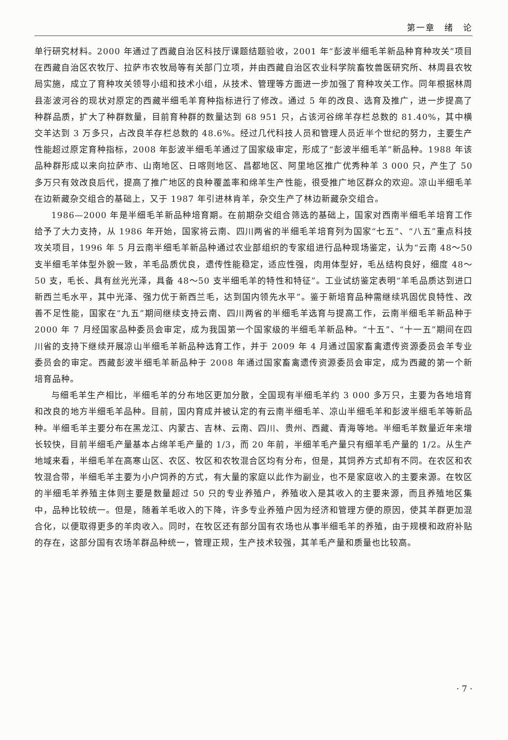第一章　绪　论
单行研究材料。2000 年通过了西藏自治区科技厅课题结题验收，2001 年“彭波半细毛羊新品种育种攻关”项目在西藏自治区农牧厅、拉萨市农牧局等有关部门立项，并由西藏自治区农业科学院畜牧兽医研究所、林周县农牧局实施，成立了育种攻关领导小组和技术小组，从技术、管理等方面进一步加强了育种攻关工作。同年根据林周县澎波河谷的现状对原定的西藏半细毛羊育种指标进行了修改。通过 5 年的改良、选育及推广，进一步提高了种群品质，扩大了种群数量，目前育种群的数量达到 68 951 只，占该河谷绵羊存栏总数的 81.40%，其中横交羊达到 3 万多只，占改良羊存栏总数的 48.6%。经过几代科技人员和管理人员近半个世纪的努力，主要生产性能超过原定育种指标，2008 年彭波半细毛羊通过了国家级审定，形成了“彭波半细毛羊”新品种。1988 年该品种群形成以来向拉萨市、山南地区、日喀则地区、昌都地区、阿里地区推广优秀种羊 3 000 只，产生了 50 多万只有效改良后代，提高了推广地区的良种覆盖率和绵羊生产性能，很受推广地区群众的欢迎。凉山半细毛羊在边新藏杂交组合的基础上，又于 1987 年引进林肯羊，杂交生产了林边新藏杂交组合。
1986—2000 年是半细毛羊新品种培育期。在前期杂交组合筛选的基础上，国家对西南半细毛羊培育工作给予了大力支持，从 1986 年开始，国家将云南、四川两省的半细毛羊培育列为国家“七五”、“八五”重点科技攻关项目，1996 年 5 月云南半细毛羊新品种通过农业部组织的专家组进行品种现场鉴定，认为“云南 48～50 支半细毛羊体型外貌一致，羊毛品质优良，遗传性能稳定，适应性强，肉用体型好，毛丛结构良好，细度 48～50 支，毛长、具有丝光光泽，具备 48～50 支半细毛羊的特性和特征”。工业试纺鉴定表明“羊毛品质达到进口新西兰毛水平，其中光泽、强力优于新西兰毛，达到国内领先水平”。鉴于新培育品种需继续巩固优良特性、改善不足性能，国家在“九五”期间继续支持云南、四川两省的半细毛羊选育与提高工作，云南半细毛羊新品种于 2000 年 7 月经国家品种委员会审定，成为我国第一个国家级的半细毛羊新品种。“十五”、“十一五”期间在四川省的支持下继续开展凉山半细毛羊新品种选育工作，并于 2009 年 4 月通过国家畜禽遗传资源委员会羊专业委员会的审定。西藏彭波半细毛羊新品种于 2008 年通过国家畜禽遗传资源委员会审定，成为西藏的第一个新培育品种。
与细毛羊生产相比，半细毛羊的分布地区更加分散，全国现有半细毛羊约 3 000 多万只，主要为各地培育和改良的地方半细毛羊品种。目前，国内育成并被认定的有云南半细毛羊、凉山半细毛羊和彭波半细毛羊等新品种。半细毛羊主要分布在黑龙江、内蒙古、吉林、云南、四川、贵州、西藏、青海等地。半细毛羊数量近年来增长较快，目前半细毛产量基本占绵羊毛产量的 1/3，而 20 年前，半细羊毛产量只有细羊毛产量的 1/2。从生产地域来看，半细毛羊在高寒山区、农区、牧区和农牧混合区均有分布，但是，其饲养方式却有不同。在农区和农牧混合带，半细毛羊主要为小户饲养的方式，有大量的家庭以此作为副业，也不是家庭收入的主要来源。在牧区的半细毛羊养殖主体则主要是数量超过 50 只的专业养殖户，养殖收入是其收入的主要来源，而且养殖地区集中，品种比较统一。但是，随着羊毛收入的下降，许多专业养殖户因为经济和管理方便的原因，使其羊群更加混合化，以便取得更多的羊肉收入。同时，在牧区还有部分国有农场也从事半细毛羊的养殖，由于规模和政府补贴的存在，这部分国有农场羊群品种统一，管理正规，生产技术较强，其羊毛产量和质量也比较高。
· 7 ·